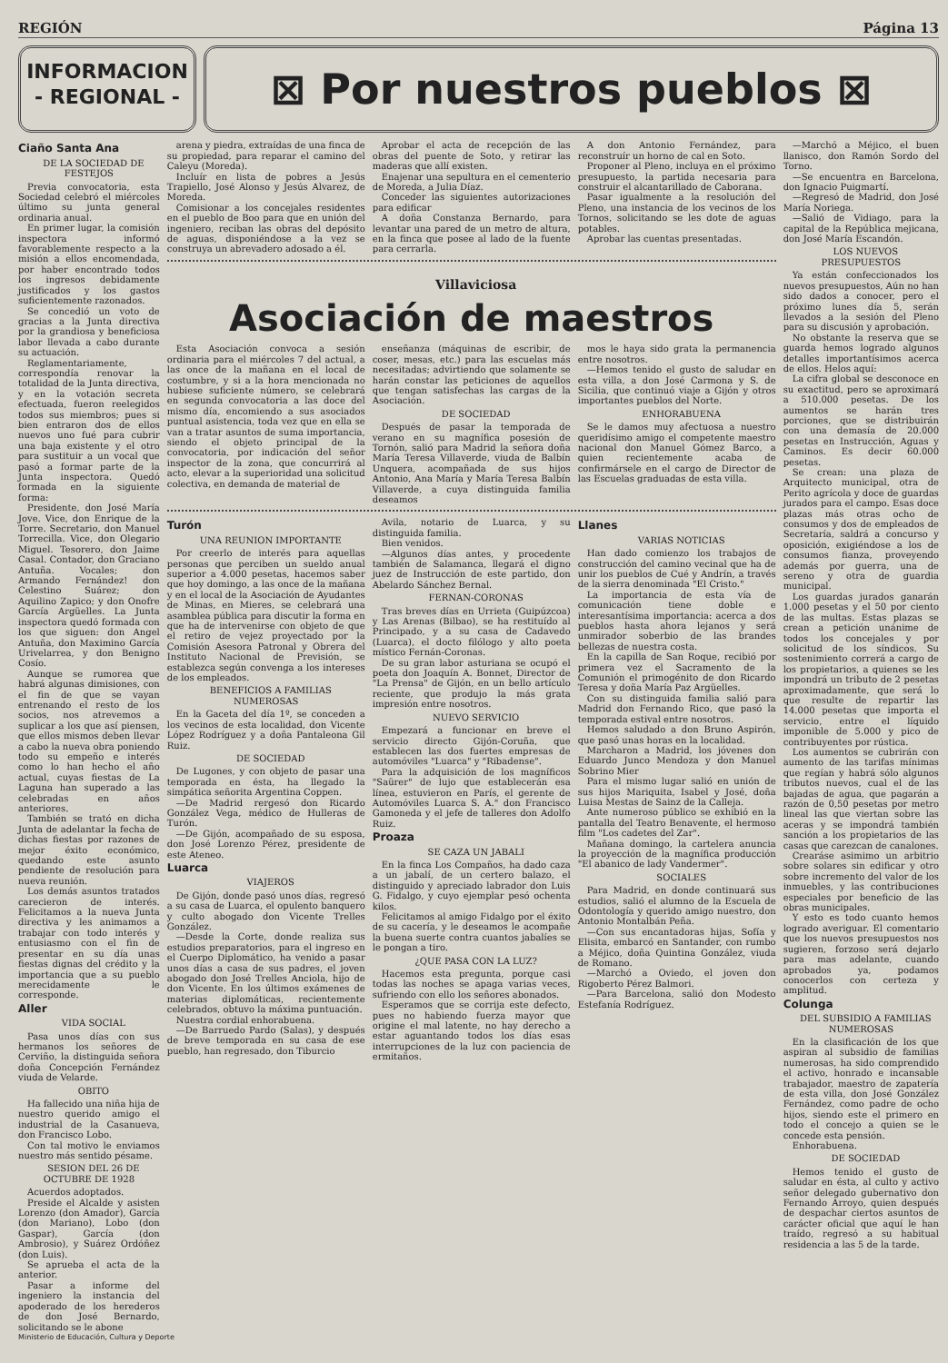REGIÓN Página 13
INFORMACION
- REGIONAL -
⊠ Por nuestros pueblos ⊠
Ciaño Santa Ana
DE LA SOCIEDAD DE FESTEJOS
Previa convocatoria, esta Sociedad celebró el miércoles último su junta general ordinaria anual.
En primer lugar, la comisión inspectora informó favorablemente respecto a la misión a ellos encomendada, por haber encontrado todos los ingresos debidamente justificados y los gastos suficientemente razonados.
Se concedió un voto de gracias a la Junta directiva por la grandiosa y beneficiosa labor llevada a cabo durante su actuación.
Reglamentariamente, correspondía renovar la totalidad de la Junta directiva, y en la votación secreta efectuada, fueron reelegidos todos sus miembros; pues si bien entraron dos de ellos nuevos uno fué para cubrir una baja existente y el otro para sustituir a un vocal que pasó a formar parte de la Junta inspectora. Quedó formada en la siguiente forma:
Presidente, don José María Jove. Vice, don Enrique de la Torre. Secretario, don Manuel Torrecilla. Vice, don Olegario Miguel. Tesorero, don Jaime Casal. Contador, don Graciano Antuña. Vocales; don Armando Fernández! don Celestino Suárez; don Aquilino Zapico; y don Onofre García Argüelles. La Junta inspectora quedó formada con los que siguen: don Angel Antuña, don Maximino García Urivelarrea, y don Benigno Cosío.
Aunque se rumorea que habrá algunas dimisiones, con el fin de que se vayan entrenando el resto de los socios, nos atrevemos a suplicar a los que así piensen, que ellos mismos deben llevar a cabo la nueva obra poniendo todo su empeño e interés como lo han hecho el año actual, cuyas fiestas de La Laguna han superado a las celebradas en años anteriores.
También se trató en dicha Junta de adelantar la fecha de dichas fiestas por razones de mejor éxito económico, quedando este asunto pendiente de resolución para nueva reunión.
Los demás asuntos tratados carecieron de interés. Felicitamos a la nueva Junta directiva y les animamos a trabajar con todo interés y entusiasmo con el fin de presentar en su día unas fiestas dignas del crédito y la importancia que a su pueblo merecidamente le corresponde.
Aller
VIDA SOCIAL
Pasa unos días con sus hermanos los señores de Cerviño, la distinguida señora doña Concepción Fernández viuda de Velarde.
OBITO
Ha fallecido una niña hija de nuestro querido amigo el industrial de la Casanueva, don Francisco Lobo.
Con tal motivo le enviamos nuestro más sentido pésame.
SESION DEL 26 DE OCTUBRE DE 1928
Acuerdos adoptados.
Preside el Alcalde y asisten Lorenzo (don Amador), García (don Mariano), Lobo (don Gaspar), García (don Ambrosio), y Suárez Ordóñez (don Luis).
Se aprueba el acta de la anterior.
Pasar a informe del ingeniero la instancia del apoderado de los herederos de don José Bernardo, solicitando se le abone
arena y piedra, extraídas de una finca de su propiedad, para reparar el camino del Caleyu (Moreda).
Incluír en lista de pobres a Jesús Trapiello, José Alonso y Jesús Alvarez, de Moreda.
Comisionar a los concejales residentes en el pueblo de Boo para que en unión del ingeniero, reciban las obras del depósito de aguas, disponiéndose a la vez se construya un abrevadero adosado a él.
Aprobar el acta de recepción de las obras del puente de Soto, y retirar las maderas que allí existen.
Enajenar una sepultura en el cementerio de Moreda, a Julia Díaz.
Conceder las siguientes autorizaciones para edificar
A doña Constanza Bernardo, para levantar una pared de un metro de altura, en la finca que posee al lado de la fuente para cerrarla.
A don Antonio Fernández, para reconstruír un horno de cal en Soto.
Proponer al Pleno, incluya en el próximo presupuesto, la partida necesaria para construir el alcantarillado de Caborana.
Pasar igualmente a la resolución del Pleno, una instancia de los vecinos de los Tornos, solicitando se les dote de aguas potables.
Aprobar las cuentas presentadas.
Villaviciosa
Asociación de maestros
Esta Asociación convoca a sesión ordinaria para el miércoles 7 del actual, a las once de la mañana en el local de costumbre, y si a la hora mencionada no hubiese suficiente número, se celebrará en segunda convocatoria a las doce del mismo día, encomiendo a sus asociados puntual asistencia, toda vez que en ella se van a tratar asuntos de suma importancia, siendo el objeto principal de la convocatoria, por indicación del señor inspector de la zona, que concurrirá al acto, elevar a la superioridad una solicitud colectiva, en demanda de material de
enseñanza (máquinas de escribir, de coser, mesas, etc.) para las escuelas más necesitadas; advirtiendo que solamente se harán constar las peticiones de aquellos que tengan satisfechas las cargas de la Asociación.
DE SOCIEDAD
Después de pasar la temporada de verano en su magnífica posesión de Tornón, salió para Madrid la señora doña María Teresa Villaverde, viuda de Balbín Unquera, acompañada de sus hijos Antonio, Ana María y María Teresa Balbín Villaverde, a cuya distinguida familia deseamos
mos le haya sido grata la permanencia entre nosotros.
—Hemos tenido el gusto de saludar en esta villa, a don José Carmona y S. de Sicilia, que continuó viaje a Gijón y otros importantes pueblos del Norte.
ENHORABUENA
Se le damos muy afectuosa a nuestro queridísimo amigo el competente maestro nacional don Manuel Gómez Barco, a quien recientemente acaba de confirmársele en el cargo de Director de las Escuelas graduadas de esta villa.
Turón
UNA REUNION IMPORTANTE
Por creerlo de interés para aquellas personas que perciben un sueldo anual superior a 4.000 pesetas, hacemos saber que hoy domingo, a las once de la mañana y en el local de la Asociación de Ayudantes de Minas, en Mieres, se celebrará una asamblea pública para discutir la forma en que ha de intervenirse con objeto de que el retiro de vejez proyectado por la Comisión Asesora Patronal y Obrera del Instituto Nacional de Previsión, se establezca según convenga a los intereses de los empleados.
BENEFICIOS A FAMILIAS NUMEROSAS
En la Gaceta del día 1º, se conceden a los vecinos de esta localidad, don Vicente López Rodríguez y a doña Pantaleona Gil Ruiz.
DE SOCIEDAD
De Lugones, y con objeto de pasar una temporada en ésta, ha llegado la simpática señorita Argentina Coppen.
—De Madrid rergesó don Ricardo González Vega, médico de Hulleras de Turón.
—De Gijón, acompañado de su esposa, don José Lorenzo Pérez, presidente de este Ateneo.
Luarca
VIAJEROS
De Gijón, donde pasó unos días, regresó a su casa de Luarca, el opulento banquero y culto abogado don Vicente Trelles González.
—Desde la Corte, donde realiza sus estudios preparatorios, para el ingreso en el Cuerpo Diplomático, ha venido a pasar unos días a casa de sus padres, el joven abogado don José Trelles Anciola, hijo de don Vicente. En los últimos exámenes de materias diplomáticas, recientemente celebrados, obtuvo la máxima puntuación.
Nuestra cordial enhorabuena.
—De Barruedo Pardo (Salas), y después de breve temporada en su casa de ese pueblo, han regresado, don Tiburcio
Avila, notario de Luarca, y su distinguida familia.
Bien venidos.
—Algunos días antes, y procedente también de Salamanca, llegará el digno juez de Instrucción de este partido, don Abelardo Sánchez Bernal.
FERNAN-CORONAS
Tras breves días en Urrieta (Guipúzcoa) y Las Arenas (Bilbao), se ha restituído al Principado, y a su casa de Cadavedo (Luarca), el docto filólogo y alto poeta místico Fernán-Coronas.
De su gran labor asturiana se ocupó el poeta don Joaquín A. Bonnet, Director de "La Prensa" de Gijón, en un bello artículo reciente, que produjo la más grata impresión entre nosotros.
NUEVO SERVICIO
Empezará a funcionar en breve el servicio directo Gijón-Coruña, que establecen las dos fuertes empresas de automóviles "Luarca" y "Ribadense".
Para la adquisición de los magníficos "Saürer" de lujo que establecerán esa línea, estuvieron en París, el gerente de Automóviles Luarca S. A." don Francisco Gamoneda y el jefe de talleres don Adolfo Ruiz.
Proaza
SE CAZA UN JABALI
En la finca Los Compaños, ha dado caza a un jabalí, de un certero balazo, el distinguido y apreciado labrador don Luis G. Fidalgo, y cuyo ejemplar pesó ochenta kilos.
Felicitamos al amigo Fidalgo por el éxito de su cacería, y le deseamos le acompañe la buena suerte contra cuantos jabalíes se le pongan a tiro.
¿QUE PASA CON LA LUZ?
Hacemos esta pregunta, porque casi todas las noches se apaga varias veces, sufriendo con ello los señores abonados.
Esperamos que se corrija este defecto, pues no habiendo fuerza mayor que origine el mal latente, no hay derecho a estar aguantando todos los días esas interrupciones de la luz con paciencia de ermitaños.
Llanes
VARIAS NOTICIAS
Han dado comienzo los trabajos de construcción del camino vecinal que ha de unir los pueblos de Cué y Andrín, a través de la sierra denominada "El Cristo."
La importancia de esta vía de comunicación tiene doble e interesantísima importancia: acerca a dos pueblos hasta ahora lejanos y será unmirador soberbio de las brandes bellezas de nuestra costa.
En la capilla de San Roque, recibió por primera vez el Sacramento de la Comunión el primogénito de don Ricardo Teresa y doña María Paz Argüelles.
Con su distinguida familia salió para Madrid don Fernando Rico, que pasó la temporada estival entre nosotros.
Hemos saludado a don Bruno Aspirón, que pasó unas horas en la localidad.
Marcharon a Madrid, los jóvenes don Eduardo Junco Mendoza y don Manuel Sobrino Mier
Para el mismo lugar salió en unión de sus hijos Mariquita, Isabel y José, doña Luisa Mestas de Sainz de la Calleja.
Ante numeroso público se exhibió en la pantalla del Teatro Benavente, el hermoso film "Los cadetes del Zar".
Mañana domingo, la cartelera anuncia la proyección de la magnífica producción "El abanico de lady Vandermer".
SOCIALES
Para Madrid, en donde continuará sus estudios, salió el alumno de la Escuela de Odontología y querido amigo nuestro, don Antonio Montalbán Peña.
—Con sus encantadoras hijas, Sofía y Elisita, embarcó en Santander, con rumbo a Méjico, doña Quintina González, viuda de Romano.
—Marchó a Oviedo, el joven don Rigoberto Pérez Balmori.
—Para Barcelona, salió don Modesto Estefanía Rodríguez.
—Marchó a Méjico, el buen llanisco, don Ramón Sordo del Torno.
—Se encuentra en Barcelona, don Ignacio Puigmartí.
—Regresó de Madrid, don José María Noriega.
—Salió de Vidiago, para la capital de la República mejicana, don José María Escandón.
LOS NUEVOS PRESUPUESTOS
Ya están confeccionados los nuevos presupuestos, Aún no han sido dados a conocer, pero el próximo lunes día 5, serán llevados a la sesión del Pleno para su discusión y aprobación.
No obstante la reserva que se guarda hemos logrado algunos detalles importantísimos acerca de ellos. Helos aquí:
La cifra global se desconoce en su exactitud, pero se aproximará a 510.000 pesetas. De los aumentos se harán tres porciones, que se distribuirán con una demasía de 20.000 pesetas en Instrucción, Aguas y Caminos. Es decir 60.000 pesetas.
Se crean: una plaza de Arquitecto municipal, otra de Perito agrícola y doce de guardas jurados para el campo. Esas doce plazas más otras ocho de consumos y dos de empleados de Secretaría, saldrá a concurso y oposición, exigiéndose a los de consumos fianza, proveyendo además por guerra, una de sereno y otra de guardia municipal.
Los guardas jurados ganarán 1.000 pesetas y el 50 por ciento de las multas. Estas plazas se crean a petición unánime de todos los concejales y por solicitud de los síndicos. Su sostenimiento correrá a cargo de los propietarios, a quienes se les impondrá un tributo de 2 pesetas aproximadamente, que será lo que resulte de repartir las 14.000 pesetas que importa el servicio, entre el líquido imponible de 5.000 y pico de contribuyentes por rústica.
Los aumentos se cubrirán con aumento de las tarifas mínimas que regían y habrá sólo algunos tributos nuevos, cual el de las bajadas de agua, que pagarán a razón de 0,50 pesetas por metro lineal las que viertan sobre las aceras y se impondrá también sanción a los propietarios de las casas que carezcan de canalones.
Crearáse asimimo un arbitrio sobre solares sin edificar y otro sobre incremento del valor de los inmuebles, y las contribuciones especiales por beneficio de las obras municipales.
Y esto es todo cuanto hemos logrado averiguar. El comentario que los nuevos presupuestos nos sugieren, forzoso será dejarlo para mas adelante, cuando aprobados ya, podamos conocerlos con certeza y amplitud.
Colunga
DEL SUBSIDIO A FAMILIAS NUMEROSAS
En la clasificación de los que aspiran al subsidio de familias numerosas, ha sido comprendido el activo, honrado e incansable trabajador, maestro de zapatería de esta villa, don José González Fernández, como padre de ocho hijos, siendo este el primero en todo el concejo a quien se le concede esta pensión.
Enhorabuena.
DE SOCIEDAD
Hemos tenido el gusto de saludar en ésta, al culto y activo señor delegado gubernativo don Fernando Arroyo, quien después de despachar ciertos asuntos de carácter oficial que aquí le han traído, regresó a su habitual residencia a las 5 de la tarde.
Ministerio de Educación, Cultura y Deporte